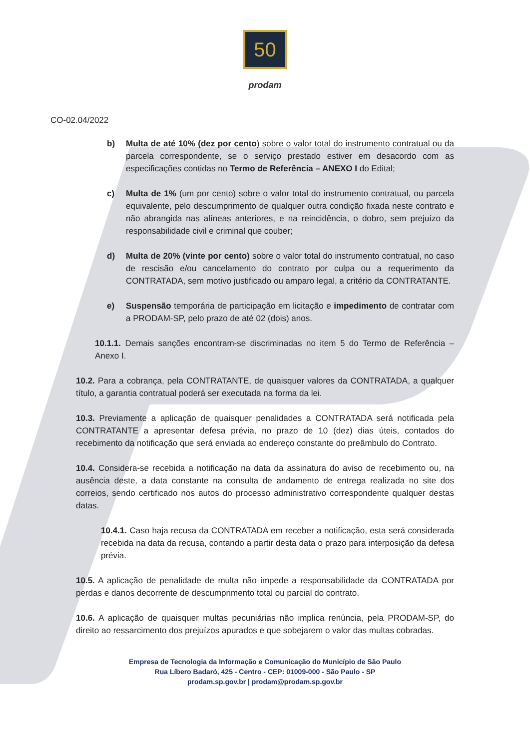50
prodam
CO-02.04/2022
b) Multa de até 10% (dez por cento) sobre o valor total do instrumento contratual ou da parcela correspondente, se o serviço prestado estiver em desacordo com as especificações contidas no Termo de Referência – ANEXO I do Edital;
c) Multa de 1% (um por cento) sobre o valor total do instrumento contratual, ou parcela equivalente, pelo descumprimento de qualquer outra condição fixada neste contrato e não abrangida nas alíneas anteriores, e na reincidência, o dobro, sem prejuízo da responsabilidade civil e criminal que couber;
d) Multa de 20% (vinte por cento) sobre o valor total do instrumento contratual, no caso de rescisão e/ou cancelamento do contrato por culpa ou a requerimento da CONTRATADA, sem motivo justificado ou amparo legal, a critério da CONTRATANTE.
e) Suspensão temporária de participação em licitação e impedimento de contratar com a PRODAM-SP, pelo prazo de até 02 (dois) anos.
10.1.1. Demais sanções encontram-se discriminadas no item 5 do Termo de Referência – Anexo I.
10.2. Para a cobrança, pela CONTRATANTE, de quaisquer valores da CONTRATADA, a qualquer título, a garantia contratual poderá ser executada na forma da lei.
10.3. Previamente a aplicação de quaisquer penalidades a CONTRATADA será notificada pela CONTRATANTE a apresentar defesa prévia, no prazo de 10 (dez) dias úteis, contados do recebimento da notificação que será enviada ao endereço constante do preâmbulo do Contrato.
10.4. Considera-se recebida a notificação na data da assinatura do aviso de recebimento ou, na ausência deste, a data constante na consulta de andamento de entrega realizada no site dos correios, sendo certificado nos autos do processo administrativo correspondente qualquer destas datas.
10.4.1. Caso haja recusa da CONTRATADA em receber a notificação, esta será considerada recebida na data da recusa, contando a partir desta data o prazo para interposição da defesa prévia.
10.5. A aplicação de penalidade de multa não impede a responsabilidade da CONTRATADA por perdas e danos decorrente de descumprimento total ou parcial do contrato.
10.6. A aplicação de quaisquer multas pecuniárias não implica renúncia, pela PRODAM-SP, do direito ao ressarcimento dos prejuízos apurados e que sobejarem o valor das multas cobradas.
Empresa de Tecnologia da Informação e Comunicação do Município de São Paulo
Rua Líbero Badaró, 425 - Centro - CEP: 01009-000 - São Paulo - SP
prodam.sp.gov.br | prodam@prodam.sp.gov.br